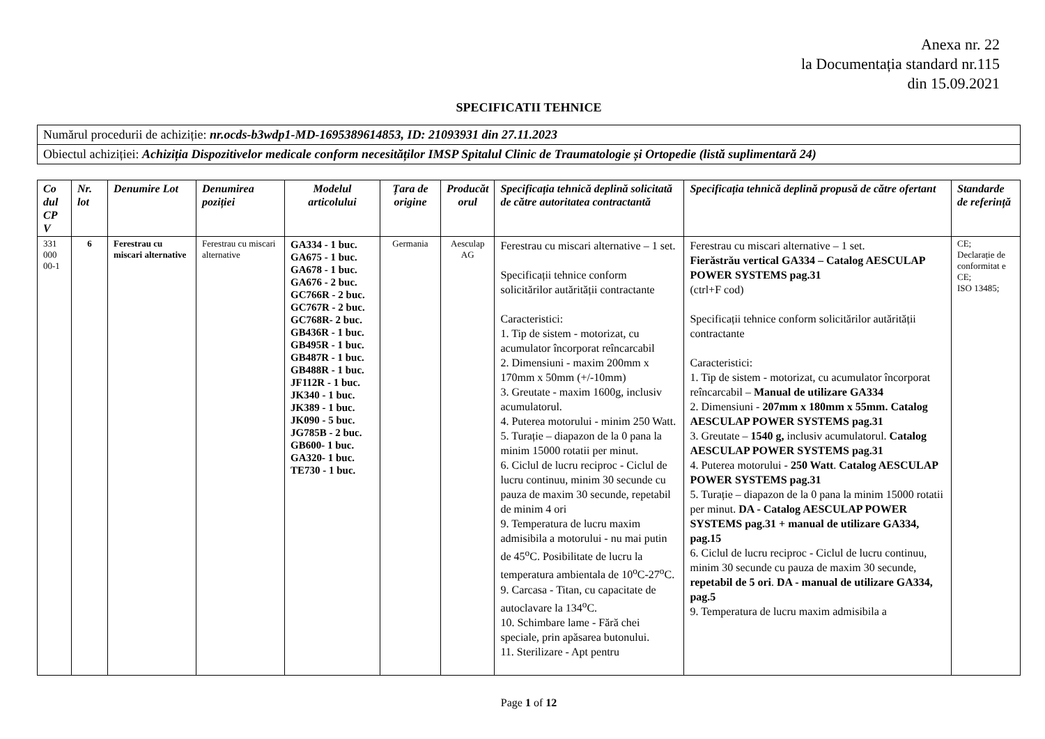Anexa nr. 22
la Documentația standard nr.115
din 15.09.2021
SPECIFICATII TEHNICE
| Numărul procedurii de achiziție: nr.ocds-b3wdp1-MD-1695389614853, ID: 21093931 din 27.11.2023 |
| Obiectul achiziției: Achiziția Dispozitivelor medicale conform necesităților IMSP Spitalul Clinic de Traumatologie și Ortopedie (listă suplimentară 24) |
| Co dul CP V | Nr. lot | Denumire Lot | Denumirea poziției | Modelul articolului | Țara de origine | Producăt orul | Specificația tehnică deplină solicitată de către autoritatea contractantă | Specificația tehnică deplină propusă de către ofertant | Standarde de referință |
| --- | --- | --- | --- | --- | --- | --- | --- | --- | --- |
| 331 000 00-1 | 6 | Ferestrau cu miscari alternative | Ferestrau cu miscari alternative | GA334 - 1 buc. GA675 - 1 buc. GA678 - 1 buc. GA676 - 2 buc. GC766R - 2 buc. GC767R - 2 buc. GC768R- 2 buc. GB436R - 1 buc. GB495R - 1 buc. GB487R - 1 buc. GB488R - 1 buc. JF112R - 1 buc. JK340 - 1 buc. JK389 - 1 buc. JK090 - 5 buc. JG785B - 2 buc. GB600- 1 buc. GA320- 1 buc. TE730 - 1 buc. | Germania | Aesculap AG | Ferestrau cu miscari alternative – 1 set. Specificații tehnice conform solicitărilor autărității contractante Caracteristici: 1. Tip de sistem - motorizat, cu acumulator încorporat reîncarcabil 2. Dimensiuni - maxim 200mm x 170mm x 50mm (+/-10mm) 3. Greutate - maxim 1600g, inclusiv acumulatorul. 4. Puterea motorului - minim 250 Watt. 5. Turație – diapazon de la 0 pana la minim 15000 rotatii per minut. 6. Ciclul de lucru reciproc - Ciclul de lucru continuu, minim 30 secunde cu pauza de maxim 30 secunde, repetabil de minim 4 ori 9. Temperatura de lucru maxim admisibila a motorului - nu mai putin de 45<sup>o</sup>C. Posibilitate de lucru la temperatura ambientala de 10<sup>o</sup>C-27<sup>o</sup>C. 9. Carcasa - Titan, cu capacitate de autoclavare la 134<sup>o</sup>C. 10. Schimbare lame - Fără chei speciale, prin apăsarea butonului. 11. Sterilizare - Apt pentru | Ferestrau cu miscari alternative – 1 set. Fierăstrău vertical GA334 – Catalog AESCULAP POWER SYSTEMS pag.31 (ctrl+F cod) Specificații tehnice conform solicitărilor autărității contractante Caracteristici: 1. Tip de sistem - motorizat, cu acumulator încorporat reîncarcabil – Manual de utilizare GA334 2. Dimensiuni - 207mm x 180mm x 55mm. Catalog AESCULAP POWER SYSTEMS pag.31 3. Greutate – 1540 g, inclusiv acumulatorul. Catalog AESCULAP POWER SYSTEMS pag.31 4. Puterea motorului - 250 Watt . Catalog AESCULAP POWER SYSTEMS pag.31 5. Turație – diapazon de la 0 pana la minim 15000 rotatii per minut. DA - Catalog AESCULAP POWER SYSTEMS pag.31 + manual de utilizare GA334, pag.15 6. Ciclul de lucru reciproc - Ciclul de lucru continuu, minim 30 secunde cu pauza de maxim 30 secunde, repetabil de 5 ori . DA - manual de utilizare GA334, pag.5 9. Temperatura de lucru maxim admisibila a | CE; Declarație de conformitat e CE; ISO 13485; |
Page 1 of 12